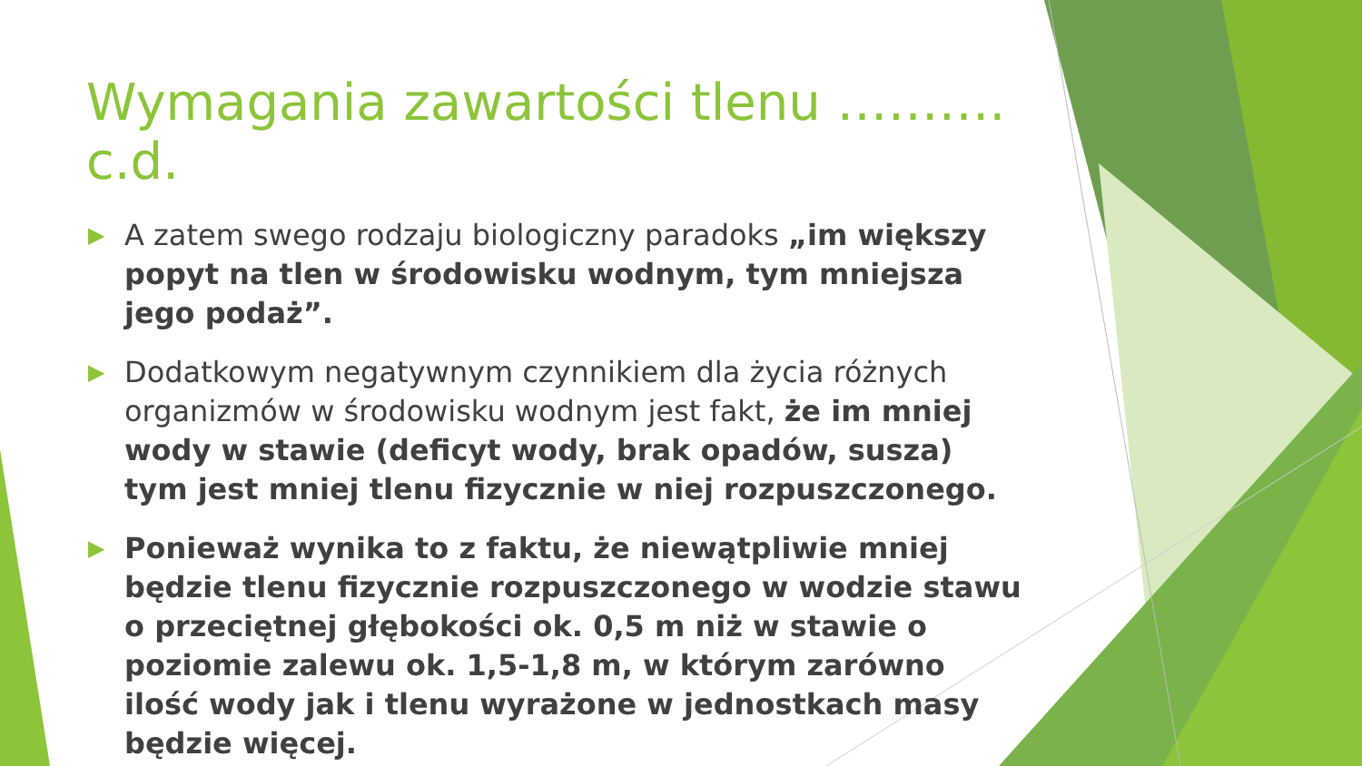Wymagania zawartości tlenu ………. c.d.
▶ A zatem swego rodzaju biologiczny paradoks „im większy popyt na tlen w środowisku wodnym, tym mniejsza jego podaż”.
▶ Dodatkowym negatywnym czynnikiem dla życia różnych organizmów w środowisku wodnym jest fakt, że im mniej wody w stawie (deficyt wody, brak opadów, susza) tym jest mniej tlenu fizycznie w niej rozpuszczonego.
▶ Ponieważ wynika to z faktu, że niewątpliwie mniej będzie tlenu fizycznie rozpuszczonego w wodzie stawu o przeciętnej głębokości ok. 0,5 m niż w stawie o poziomie zalewu ok. 1,5-1,8 m, w którym zarówno ilość wody jak i tlenu wyrażone w jednostkach masy będzie więcej.